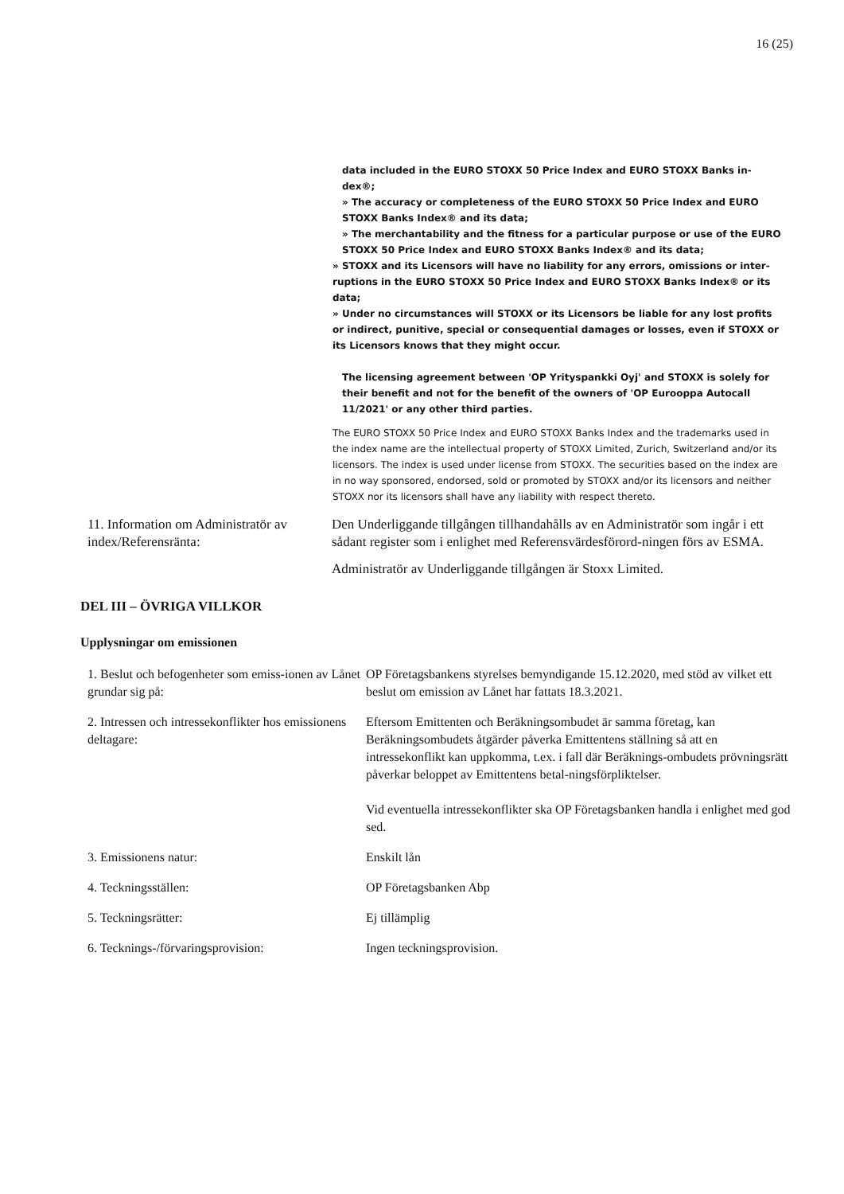16 (25)
data included in the EURO STOXX 50 Price Index and EURO STOXX Banks in-
dex®;
» The accuracy or completeness of the EURO STOXX 50 Price Index and EURO STOXX Banks Index® and its data;
» The merchantability and the fitness for a particular purpose or use of the EURO STOXX 50 Price Index and EURO STOXX Banks Index® and its data;
» STOXX and its Licensors will have no liability for any errors, omissions or inter-ruptions in the EURO STOXX 50 Price Index and EURO STOXX Banks Index® or its data;
» Under no circumstances will STOXX or its Licensors be liable for any lost profits or indirect, punitive, special or consequential damages or losses, even if STOXX or its Licensors knows that they might occur.
The licensing agreement between 'OP Yrityspankki Oyj' and STOXX is solely for their benefit and not for the benefit of the owners of 'OP Eurooppa Autocall 11/2021' or any other third parties.
The EURO STOXX 50 Price Index and EURO STOXX Banks Index and the trademarks used in the index name are the intellectual property of STOXX Limited, Zurich, Switzerland and/or its licensors. The index is used under license from STOXX. The securities based on the index are in no way sponsored, endorsed, sold or promoted by STOXX and/or its licensors and neither STOXX nor its licensors shall have any liability with respect thereto.
11. Information om Administratör av index/Referensränta:
Den Underliggande tillgången tillhandahålls av en Administratör som ingår i ett sådant register som i enlighet med Referensvärdesförord-ningen förs av ESMA.
Administratör av Underliggande tillgången är Stoxx Limited.
DEL III – ÖVRIGA VILLKOR
Upplysningar om emissionen
1. Beslut och befogenheter som emiss-ionen av Lånet grundar sig på:
OP Företagsbankens styrelses bemyndigande 15.12.2020, med stöd av vilket ett beslut om emission av Lånet har fattats 18.3.2021.
2. Intressen och intressekonflikter hos emissionens deltagare:
Eftersom Emittenten och Beräkningsombudet är samma företag, kan Beräkningsombudets åtgärder påverka Emittentens ställning så att en intressekonflikt kan uppkomma, t.ex. i fall där Beräknings-ombudets prövningsrätt påverkar beloppet av Emittentens betal-ningsförpliktelser.
Vid eventuella intressekonflikter ska OP Företagsbanken handla i enlighet med god sed.
3. Emissionens natur: Enskilt lån
4. Teckningsställen: OP Företagsbanken Abp
5. Teckningsrätter: Ej tillämplig
6. Tecknings-/förvaringsprovision: Ingen teckningsprovision.